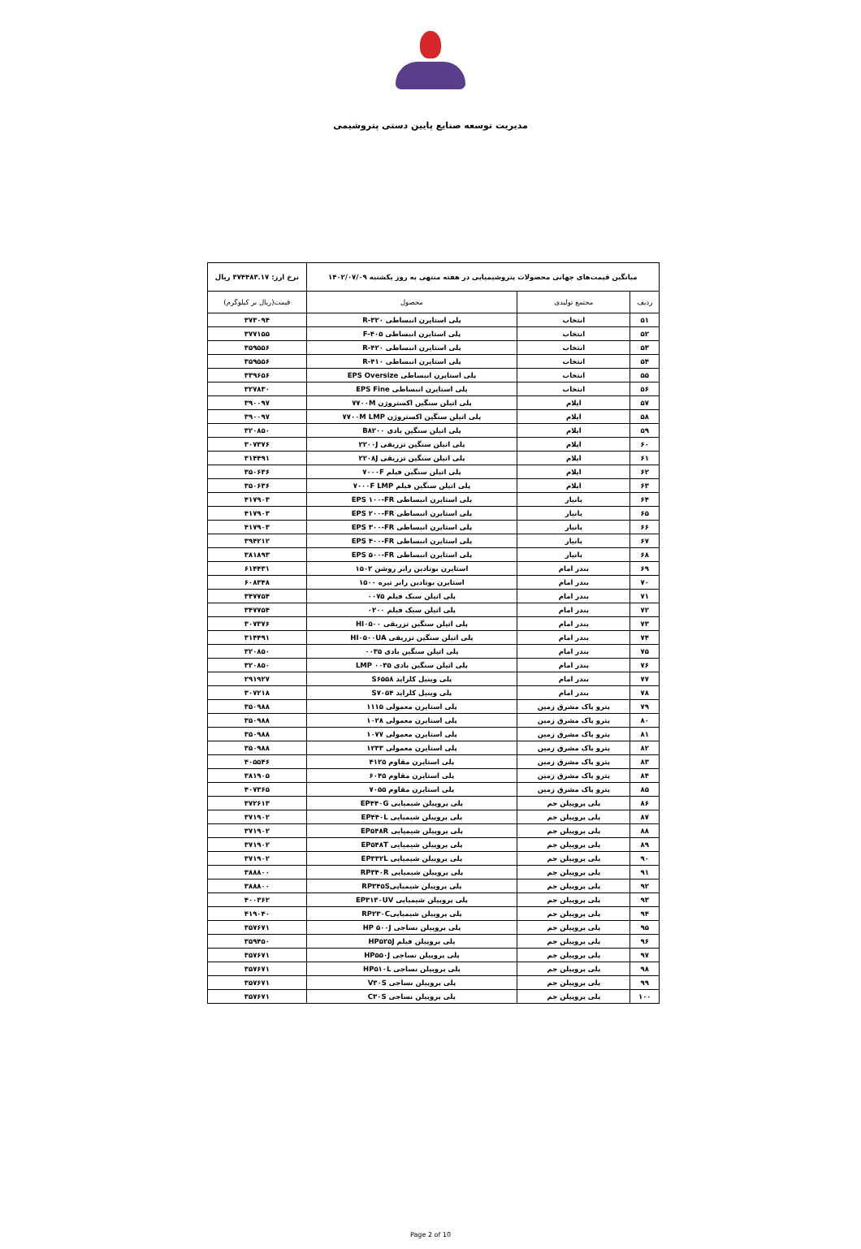مدیریت توسعه صنایع پایین دستی پتروشیمی
| میانگین قیمت‌های جهانی محصولات پتروشیمیایی در هفته منتهی به روز یکشنبه ۱۴۰۲/۰۷/۰۹ | | | نرخ ارز: ۳۷۴۴۸۳.۱۷ ریال |
| ردیف | مجتمع تولیدی | محصول | قیمت(ریال بر کیلوگرم) |
| ۵۱ | انتخاب | پلی استایرن انبساطی R-۳۲۰ | ۳۷۳۰۹۴ |
| ۵۲ | انتخاب | پلی استایرن انبساطی F-۴۰۵ | ۳۷۷۱۵۵ |
| ۵۳ | انتخاب | پلی استایرن انبساطی R-۴۲۰ | ۳۵۹۵۵۶ |
| ۵۴ | انتخاب | پلی استایرن انبساطی R-۴۱۰ | ۳۵۹۵۵۶ |
| ۵۵ | انتخاب | پلی استایرن انبساطی EPS Oversize | ۳۳۹۶۵۶ |
| ۵۶ | انتخاب | پلی استایرن انبساطی EPS Fine | ۳۲۷۸۳۰ |
| ۵۷ | ایلام | پلی اتیلن سنگین اکستروژن ۷۷۰۰M | ۳۹۰۰۹۷ |
| ۵۸ | ایلام | پلی اتیلن سنگین اکستروژن ۷۷۰۰M LMP | ۳۹۰۰۹۷ |
| ۵۹ | ایلام | پلی اتیلن سنگین بادی B۸۲۰۰ | ۳۲۰۸۵۰ |
| ۶۰ | ایلام | پلی اتیلن سنگین تزریقی ۲۲۰۰J | ۳۰۷۳۷۶ |
| ۶۱ | ایلام | پلی اتیلن سنگین تزریقی ۲۲۰۸J | ۳۱۴۴۹۱ |
| ۶۲ | ایلام | پلی اتیلن سنگین فیلم ۷۰۰۰F | ۳۵۰۶۳۶ |
| ۶۳ | ایلام | پلی اتیلن سنگین فیلم ۷۰۰۰F LMP | ۳۵۰۶۳۶ |
| ۶۴ | بانیار | پلی استایرن انبساطی EPS ۱۰۰-FR | ۴۱۷۹۰۳ |
| ۶۵ | بانیار | پلی استایرن انبساطی EPS ۲۰۰-FR | ۴۱۷۹۰۳ |
| ۶۶ | بانیار | پلی استایرن انبساطی EPS ۳۰۰-FR | ۴۱۷۹۰۳ |
| ۶۷ | بانیار | پلی استایرن انبساطی EPS ۴۰۰-FR | ۳۹۴۲۱۲ |
| ۶۸ | بانیار | پلی استایرن انبساطی EPS ۵۰۰-FR | ۳۸۱۸۹۳ |
| ۶۹ | بندر امام | استایرن بوتادین رابر روشن ۱۵۰۲ | ۶۱۴۴۳۱ |
| ۷۰ | بندر امام | استایرن بوتادین رابر تیره ۱۵۰۰ | ۶۰۸۳۴۸ |
| ۷۱ | بندر امام | پلی اتیلن سبک فیلم ۰۰۷۵ | ۳۴۷۷۵۴ |
| ۷۲ | بندر امام | پلی اتیلن سبک فیلم ۰۲۰۰ | ۳۴۷۷۵۴ |
| ۷۳ | بندر امام | پلی اتیلن سنگین تزریقی HI۰۵۰۰ | ۳۰۷۳۷۶ |
| ۷۴ | بندر امام | پلی اتیلن سنگین تزریقی HI۰۵۰۰UA | ۳۱۴۴۹۱ |
| ۷۵ | بندر امام | پلی اتیلن سنگین بادی ۰۰۳۵ | ۳۲۰۸۵۰ |
| ۷۶ | بندر امام | پلی اتیلن سنگین بادی ۰۰۳۵ LMP | ۳۲۰۸۵۰ |
| ۷۷ | بندر امام | پلی وینیل کلراید S۶۵۵۸ | ۲۹۱۹۲۷ |
| ۷۸ | بندر امام | پلی وینیل کلراید S۷۰۵۴ | ۳۰۷۲۱۸ |
| ۷۹ | پترو پاک مشرق زمین | پلی استایرن معمولی ۱۱۱۵ | ۳۵۰۹۸۸ |
| ۸۰ | پترو پاک مشرق زمین | پلی استایرن معمولی ۱۰۲۸ | ۳۵۰۹۸۸ |
| ۸۱ | پترو پاک مشرق زمین | پلی استایرن معمولی ۱۰۷۷ | ۳۵۰۹۸۸ |
| ۸۲ | پترو پاک مشرق زمین | پلی استایرن معمولی ۱۲۳۳ | ۳۵۰۹۸۸ |
| ۸۳ | پترو پاک مشرق زمین | پلی استایرن مقاوم ۴۱۲۵ | ۴۰۵۵۴۶ |
| ۸۴ | پترو پاک مشرق زمین | پلی استایرن مقاوم ۶۰۴۵ | ۳۸۱۹۰۵ |
| ۸۵ | پترو پاک مشرق زمین | پلی استایرن مقاوم ۷۰۵۵ | ۴۰۷۳۶۵ |
| ۸۶ | پلی پروپیلن جم | پلی پروپیلن شیمیایی EP۴۴۰G | ۳۷۲۶۱۳ |
| ۸۷ | پلی پروپیلن جم | پلی پروپیلن شیمیایی EP۴۴۰L | ۳۷۱۹۰۲ |
| ۸۸ | پلی پروپیلن جم | پلی پروپیلن شیمیایی EP۵۴۸R | ۳۷۱۹۰۲ |
| ۸۹ | پلی پروپیلن جم | پلی پروپیلن شیمیایی EP۵۴۸T | ۳۷۱۹۰۲ |
| ۹۰ | پلی پروپیلن جم | پلی پروپیلن شیمیایی EP۳۳۲L | ۳۷۱۹۰۲ |
| ۹۱ | پلی پروپیلن جم | پلی پروپیلن شیمیایی RP۳۴۰R | ۳۸۸۸۰۰ |
| ۹۲ | پلی پروپیلن جم | پلی پروپیلن شیمیاییRP۳۴۵S | ۳۸۸۸۰۰ |
| ۹۳ | پلی پروپیلن جم | پلی پروپیلن شیمیایی EP۳۱۳۰UV | ۴۰۰۳۶۲ |
| ۹۴ | پلی پروپیلن جم | پلی پروپیلن شیمیاییRP۲۳۰C | ۴۱۹۰۴۰ |
| ۹۵ | پلی پروپیلن جم | پلی پروپیلن نساجی HP ۵۰۰J | ۳۵۷۶۷۱ |
| ۹۶ | پلی پروپیلن جم | پلی پروپیلن فیلم HP۵۲۵J | ۳۵۹۴۵۰ |
| ۹۷ | پلی پروپیلن جم | پلی پروپیلن نساجی HP۵۵۰J | ۳۵۷۶۷۱ |
| ۹۸ | پلی پروپیلن جم | پلی پروپیلن نساجی HP۵۱۰L | ۳۵۷۶۷۱ |
| ۹۹ | پلی پروپیلن جم | پلی پروپیلن نساجی V۳۰S | ۳۵۷۶۷۱ |
| ۱۰۰ | پلی پروپیلن جم | پلی پروپیلن نساجی C۳۰S | ۳۵۷۶۷۱ |
Page 2 of 10